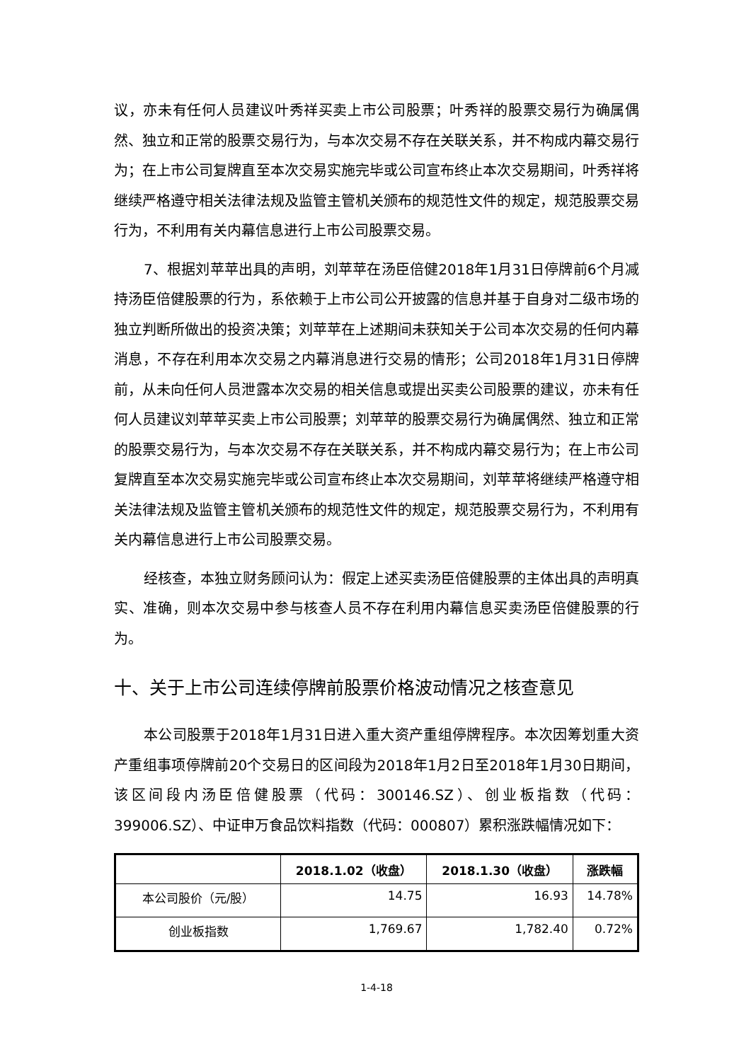议，亦未有任何人员建议叶秀祥买卖上市公司股票；叶秀祥的股票交易行为确属偶然、独立和正常的股票交易行为，与本次交易不存在关联关系，并不构成内幕交易行为；在上市公司复牌直至本次交易实施完毕或公司宣布终止本次交易期间，叶秀祥将继续严格遵守相关法律法规及监管主管机关颁布的规范性文件的规定，规范股票交易行为，不利用有关内幕信息进行上市公司股票交易。
7、根据刘苹苹出具的声明，刘苹苹在汤臣倍健2018年1月31日停牌前6个月减持汤臣倍健股票的行为，系依赖于上市公司公开披露的信息并基于自身对二级市场的独立判断所做出的投资决策；刘苹苹在上述期间未获知关于公司本次交易的任何内幕消息，不存在利用本次交易之内幕消息进行交易的情形；公司2018年1月31日停牌前，从未向任何人员泄露本次交易的相关信息或提出买卖公司股票的建议，亦未有任何人员建议刘苹苹买卖上市公司股票；刘苹苹的股票交易行为确属偶然、独立和正常的股票交易行为，与本次交易不存在关联关系，并不构成内幕交易行为；在上市公司复牌直至本次交易实施完毕或公司宣布终止本次交易期间，刘苹苹将继续严格遵守相关法律法规及监管主管机关颁布的规范性文件的规定，规范股票交易行为，不利用有关内幕信息进行上市公司股票交易。
经核查，本独立财务顾问认为：假定上述买卖汤臣倍健股票的主体出具的声明真实、准确，则本次交易中参与核查人员不存在利用内幕信息买卖汤臣倍健股票的行为。
十、关于上市公司连续停牌前股票价格波动情况之核查意见
本公司股票于2018年1月31日进入重大资产重组停牌程序。本次因筹划重大资产重组事项停牌前20个交易日的区间段为2018年1月2日至2018年1月30日期间，该区间段内汤臣倍健股票（代码：300146.SZ）、创业板指数（代码：399006.SZ）、中证申万食品饮料指数（代码：000807）累积涨跌幅情况如下：
| | 2018.1.02（收盘） | 2018.1.30（收盘） | 涨跌幅 |
| --- | --- | --- | --- |
| 本公司股价（元/股） | 14.75 | 16.93 | 14.78% |
| 创业板指数 | 1,769.67 | 1,782.40 | 0.72% |
1-4-18